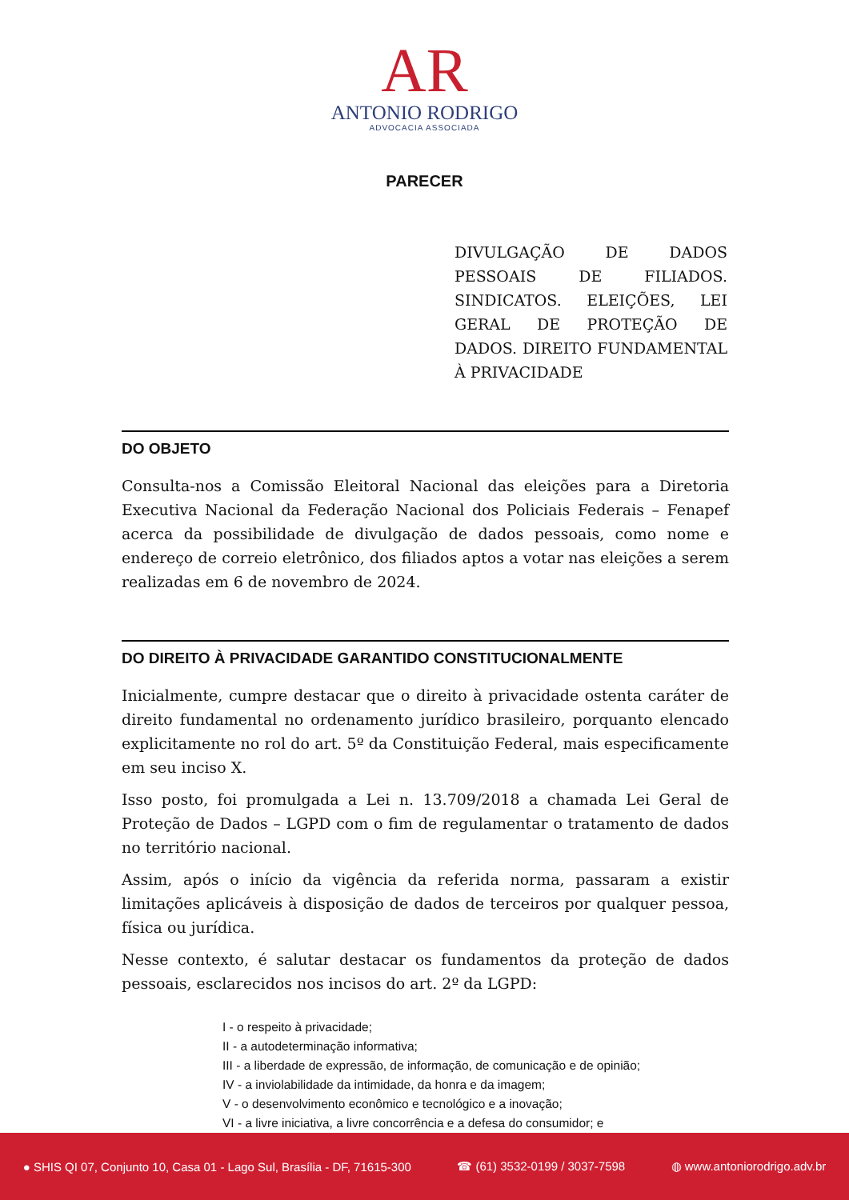AR
ANTONIO RODRIGO
ADVOCACIA ASSOCIADA
PARECER
DIVULGAÇÃO DE DADOS PESSOAIS DE FILIADOS. SINDICATOS. ELEIÇÕES, LEI GERAL DE PROTEÇÃO DE DADOS. DIREITO FUNDAMENTAL À PRIVACIDADE
DO OBJETO
Consulta-nos a Comissão Eleitoral Nacional das eleições para a Diretoria Executiva Nacional da Federação Nacional dos Policiais Federais – Fenapef acerca da possibilidade de divulgação de dados pessoais, como nome e endereço de correio eletrônico, dos filiados aptos a votar nas eleições a serem realizadas em 6 de novembro de 2024.
DO DIREITO À PRIVACIDADE GARANTIDO CONSTITUCIONALMENTE
Inicialmente, cumpre destacar que o direito à privacidade ostenta caráter de direito fundamental no ordenamento jurídico brasileiro, porquanto elencado explicitamente no rol do art. 5º da Constituição Federal, mais especificamente em seu inciso X.
Isso posto, foi promulgada a Lei n. 13.709/2018 a chamada Lei Geral de Proteção de Dados – LGPD com o fim de regulamentar o tratamento de dados no território nacional.
Assim, após o início da vigência da referida norma, passaram a existir limitações aplicáveis à disposição de dados de terceiros por qualquer pessoa, física ou jurídica.
Nesse contexto, é salutar destacar os fundamentos da proteção de dados pessoais, esclarecidos nos incisos do art. 2º da LGPD:
I - o respeito à privacidade;
II - a autodeterminação informativa;
III - a liberdade de expressão, de informação, de comunicação e de opinião;
IV - a inviolabilidade da intimidade, da honra e da imagem;
V - o desenvolvimento econômico e tecnológico e a inovação;
VI - a livre iniciativa, a livre concorrência e a defesa do consumidor; e
● SHIS QI 07, Conjunto 10, Casa 01 - Lago Sul, Brasília - DF, 71615-300 ☎ (61) 3532-0199 / 3037-7598 ◍ www.antoniorodrigo.adv.br